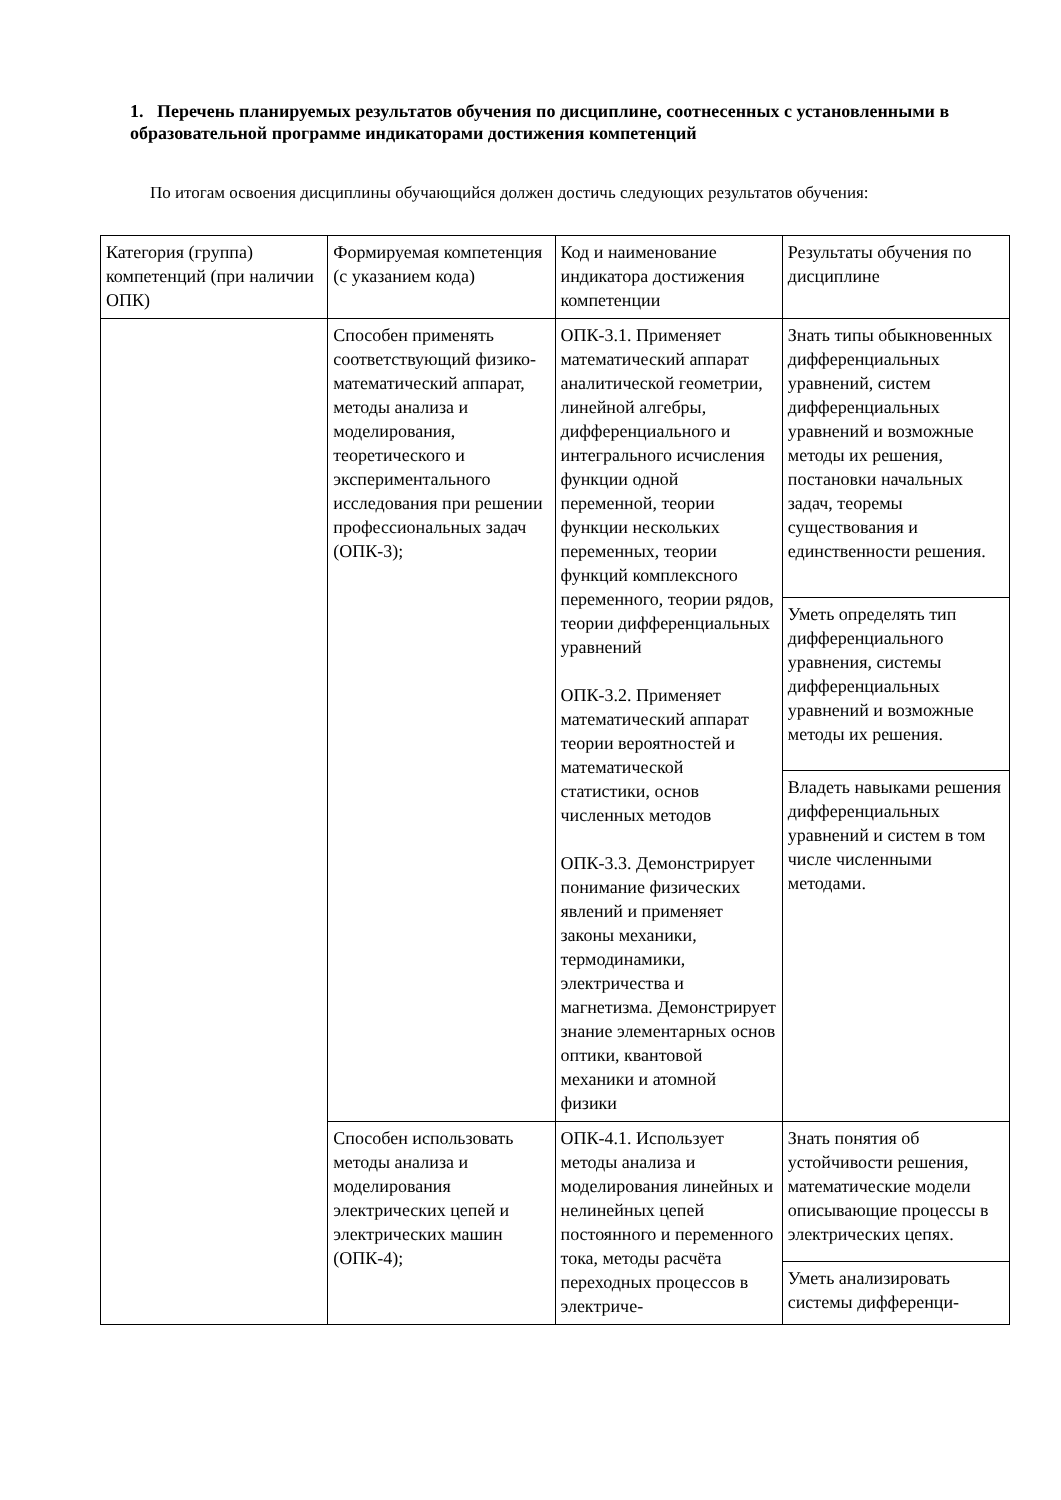1. Перечень планируемых результатов обучения по дисциплине, соотнесенных с установленными в образовательной программе индикаторами достижения компетенций
По итогам освоения дисциплины обучающийся должен достичь следующих результатов обучения:
| Категория (группа) компетенций (при наличии ОПК) | Формируемая компетенция (с указанием кода) | Код и наименование индикатора достижения компетенции | Результаты обучения по дисциплине |
| | Способен применять соответствующий физико-математический аппарат, методы анализа и моделирования, теоретического и экспериментального исследования при решении профессиональных задач (ОПК-3); | ОПК-3.1. Применяет математический аппарат аналитической геометрии, линейной алгебры, дифференциального и интегрального исчисления функции одной переменной, теории функции нескольких переменных, теории функций комплексного переменного, теории рядов, теории дифференциальных уравнений ОПК-3.2. Применяет математический аппарат теории вероятностей и математической статистики, основ численных методов ОПК-3.3. Демонстрирует понимание физических явлений и применяет законы механики, термодинамики, электричества и магнетизма. Демонстрирует знание элементарных основ оптики, квантовой механики и атомной физики | Знать типы обыкновенных дифференциальных уравнений, систем дифференциальных уравнений и возможные методы их решения, постановки начальных задач, теоремы существования и единственности решения. |
| | | | Уметь определять тип дифференциального уравнения, системы дифференциальных уравнений и возможные методы их решения. |
| | | | Владеть навыками решения дифференциальных уравнений и систем в том числе численными методами. |
| | Способен использовать методы анализа и моделирования электрических цепей и электрических машин (ОПК-4); | ОПК-4.1. Использует методы анализа и моделирования линейных и нелинейных цепей постоянного и переменного тока, методы расчёта переходных процессов в электриче- | Знать понятия об устойчивости решения, математические модели описывающие процессы в электрических цепях. |
| | | | Уметь анализировать системы дифференци- |